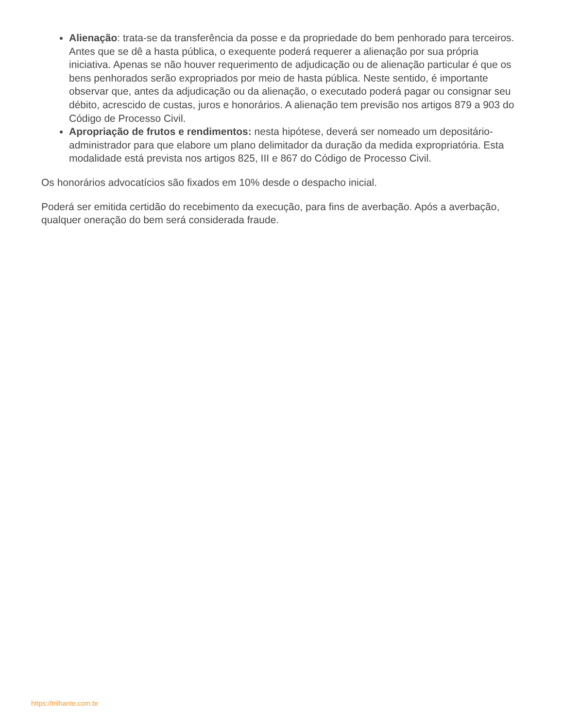Alienação: trata-se da transferência da posse e da propriedade do bem penhorado para terceiros. Antes que se dê a hasta pública, o exequente poderá requerer a alienação por sua própria iniciativa. Apenas se não houver requerimento de adjudicação ou de alienação particular é que os bens penhorados serão expropriados por meio de hasta pública. Neste sentido, é importante observar que, antes da adjudicação ou da alienação, o executado poderá pagar ou consignar seu débito, acrescido de custas, juros e honorários. A alienação tem previsão nos artigos 879 a 903 do Código de Processo Civil.
Apropriação de frutos e rendimentos: nesta hipótese, deverá ser nomeado um depositário-administrador para que elabore um plano delimitador da duração da medida expropriatória. Esta modalidade está prevista nos artigos 825, III e 867 do Código de Processo Civil.
Os honorários advocatícios são fixados em 10% desde o despacho inicial.
Poderá ser emitida certidão do recebimento da execução, para fins de averbação. Após a averbação, qualquer oneração do bem será considerada fraude.
https://trilhante.com.br